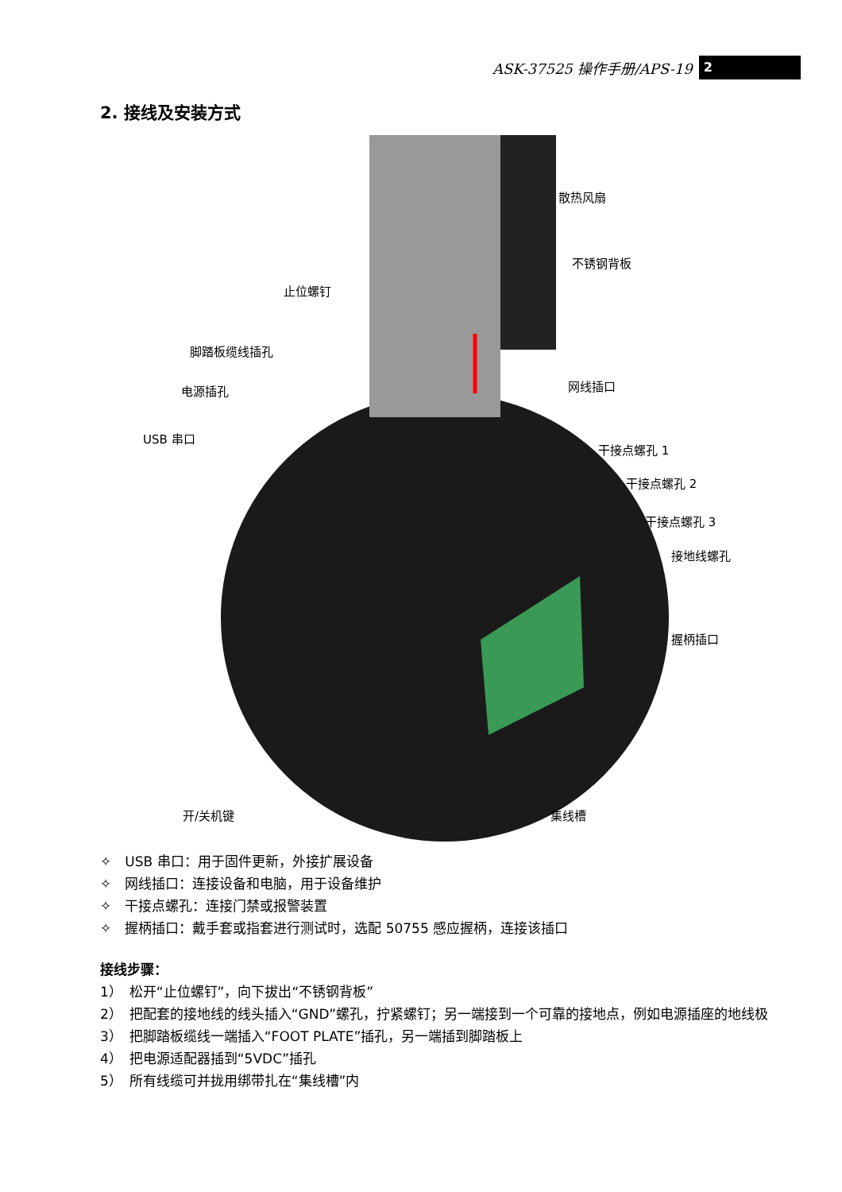ASK-37525 操作手册/APS-19 2
2. 接线及安装方式
散热风扇
不锈钢背板
止位螺钉
脚踏板缆线插孔
电源插孔
USB 串口
网线插口
干接点螺孔 1
干接点螺孔 2
干接点螺孔 3
接地线螺孔
握柄插口
开/关机键 集线槽
✧　USB 串口：用于固件更新，外接扩展设备
✧　网线插口：连接设备和电脑，用于设备维护
✧　干接点螺孔：连接门禁或报警装置
✧　握柄插口：戴手套或指套进行测试时，选配 50755 感应握柄，连接该插口
接线步骤：
1）　松开“止位螺钉”，向下拔出“不锈钢背板”
2）　把配套的接地线的线头插入“GND”螺孔，拧紧螺钉；另一端接到一个可靠的接地点，例如电源插座的地线极
3）　把脚踏板缆线一端插入“FOOT PLATE”插孔，另一端插到脚踏板上
4）　把电源适配器插到“5VDC”插孔
5）　所有线缆可并拢用绑带扎在“集线槽”内